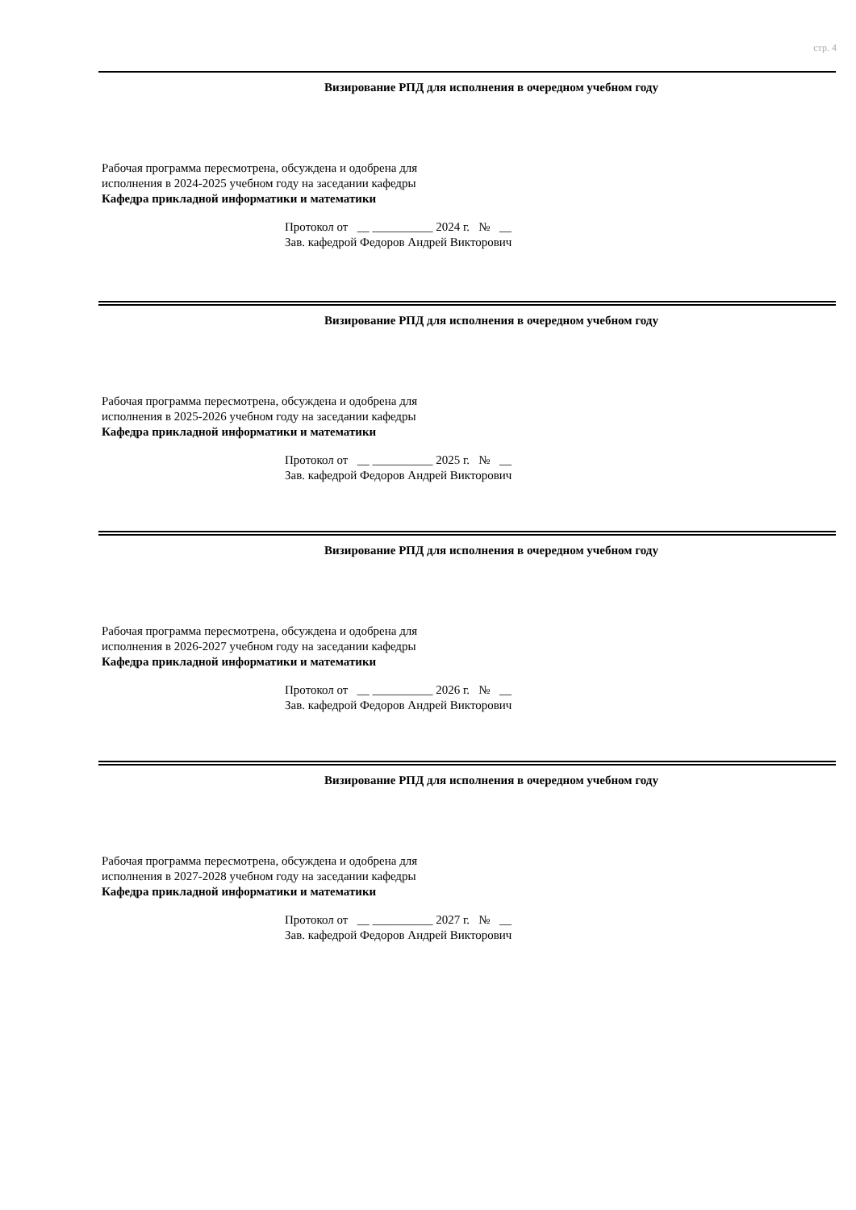стр. 4
Визирование РПД для исполнения в очередном учебном году
Рабочая программа пересмотрена, обсуждена и одобрена для
исполнения в 2024-2025 учебном году на заседании кафедры
Кафедра прикладной информатики и математики
Протокол от __ __________ 2024 г. № __
Зав. кафедрой Федоров Андрей Викторович
Визирование РПД для исполнения в очередном учебном году
Рабочая программа пересмотрена, обсуждена и одобрена для
исполнения в 2025-2026 учебном году на заседании кафедры
Кафедра прикладной информатики и математики
Протокол от __ __________ 2025 г. № __
Зав. кафедрой Федоров Андрей Викторович
Визирование РПД для исполнения в очередном учебном году
Рабочая программа пересмотрена, обсуждена и одобрена для
исполнения в 2026-2027 учебном году на заседании кафедры
Кафедра прикладной информатики и математики
Протокол от __ __________ 2026 г. № __
Зав. кафедрой Федоров Андрей Викторович
Визирование РПД для исполнения в очередном учебном году
Рабочая программа пересмотрена, обсуждена и одобрена для
исполнения в 2027-2028 учебном году на заседании кафедры
Кафедра прикладной информатики и математики
Протокол от __ __________ 2027 г. № __
Зав. кафедрой Федоров Андрей Викторович